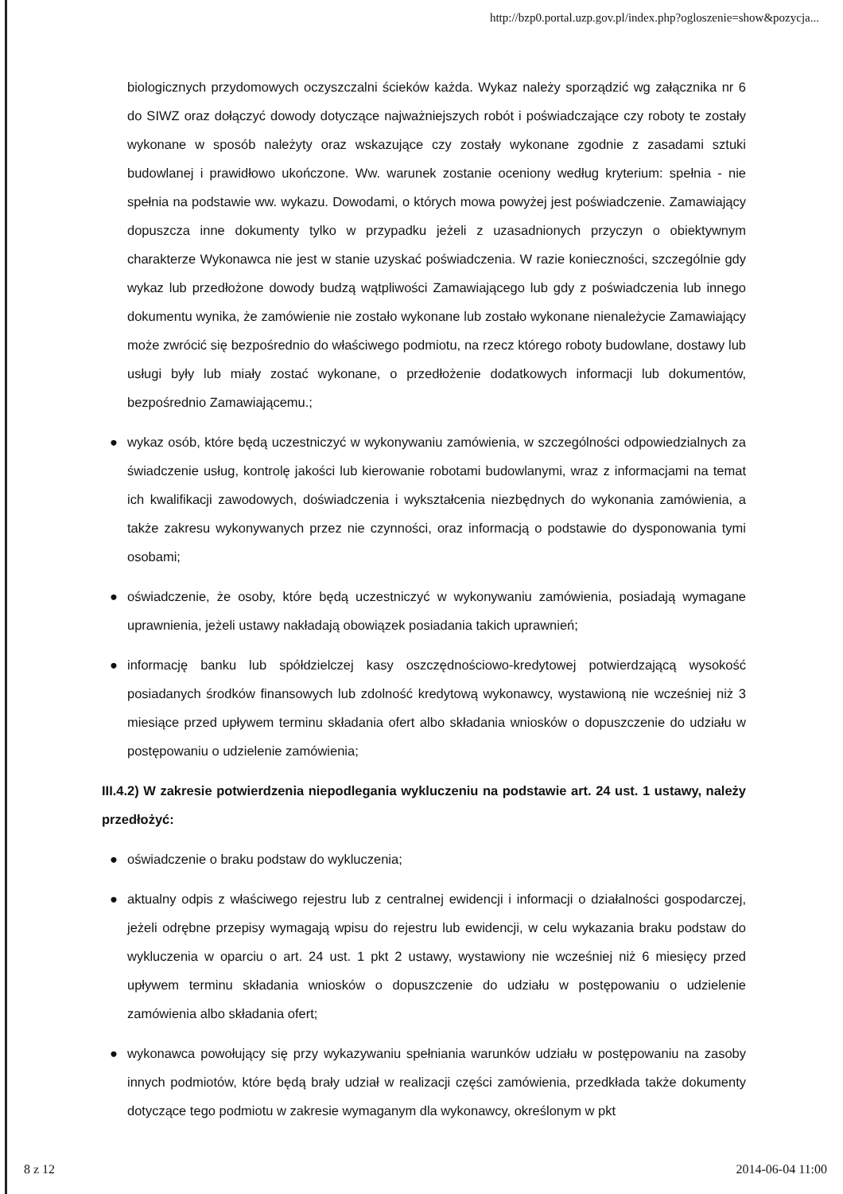http://bzp0.portal.uzp.gov.pl/index.php?ogloszenie=show&pozycja...
biologicznych przydomowych oczyszczalni ścieków każda. Wykaz należy sporządzić wg załącznika nr 6 do SIWZ oraz dołączyć dowody dotyczące najważniejszych robót i poświadczające czy roboty te zostały wykonane w sposób należyty oraz wskazujące czy zostały wykonane zgodnie z zasadami sztuki budowlanej i prawidłowo ukończone. Ww. warunek zostanie oceniony według kryterium: spełnia - nie spełnia na podstawie ww. wykazu. Dowodami, o których mowa powyżej jest poświadczenie. Zamawiający dopuszcza inne dokumenty tylko w przypadku jeżeli z uzasadnionych przyczyn o obiektywnym charakterze Wykonawca nie jest w stanie uzyskać poświadczenia. W razie konieczności, szczególnie gdy wykaz lub przedłożone dowody budzą wątpliwości Zamawiającego lub gdy z poświadczenia lub innego dokumentu wynika, że zamówienie nie zostało wykonane lub zostało wykonane nienależycie Zamawiający może zwrócić się bezpośrednio do właściwego podmiotu, na rzecz którego roboty budowlane, dostawy lub usługi były lub miały zostać wykonane, o przedłożenie dodatkowych informacji lub dokumentów, bezpośrednio Zamawiającemu.;
● wykaz osób, które będą uczestniczyć w wykonywaniu zamówienia, w szczególności odpowiedzialnych za świadczenie usług, kontrolę jakości lub kierowanie robotami budowlanymi, wraz z informacjami na temat ich kwalifikacji zawodowych, doświadczenia i wykształcenia niezbędnych do wykonania zamówienia, a także zakresu wykonywanych przez nie czynności, oraz informacją o podstawie do dysponowania tymi osobami;
● oświadczenie, że osoby, które będą uczestniczyć w wykonywaniu zamówienia, posiadają wymagane uprawnienia, jeżeli ustawy nakładają obowiązek posiadania takich uprawnień;
● informację banku lub spółdzielczej kasy oszczędnościowo-kredytowej potwierdzającą wysokość posiadanych środków finansowych lub zdolność kredytową wykonawcy, wystawioną nie wcześniej niż 3 miesiące przed upływem terminu składania ofert albo składania wniosków o dopuszczenie do udziału w postępowaniu o udzielenie zamówienia;
III.4.2) W zakresie potwierdzenia niepodlegania wykluczeniu na podstawie art. 24 ust. 1 ustawy, należy przedłożyć:
● oświadczenie o braku podstaw do wykluczenia;
● aktualny odpis z właściwego rejestru lub z centralnej ewidencji i informacji o działalności gospodarczej, jeżeli odrębne przepisy wymagają wpisu do rejestru lub ewidencji, w celu wykazania braku podstaw do wykluczenia w oparciu o art. 24 ust. 1 pkt 2 ustawy, wystawiony nie wcześniej niż 6 miesięcy przed upływem terminu składania wniosków o dopuszczenie do udziału w postępowaniu o udzielenie zamówienia albo składania ofert;
● wykonawca powołujący się przy wykazywaniu spełniania warunków udziału w postępowaniu na zasoby innych podmiotów, które będą brały udział w realizacji części zamówienia, przedkłada także dokumenty dotyczące tego podmiotu w zakresie wymaganym dla wykonawcy, określonym w pkt
8 z 12 2014-06-04 11:00